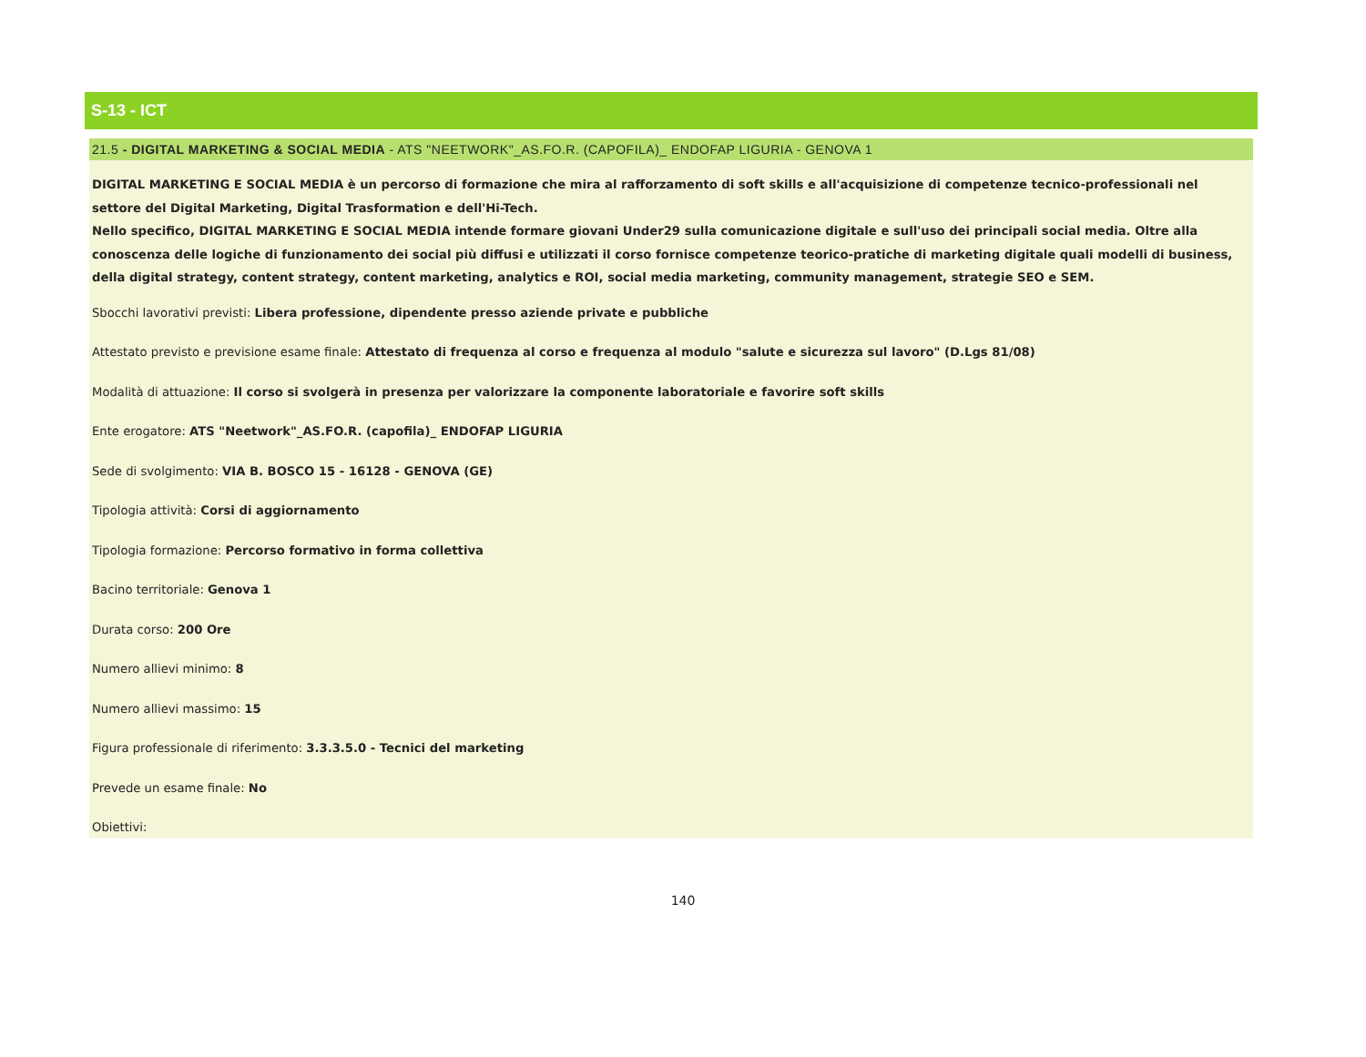S-13 - ICT
21.5 - DIGITAL MARKETING & SOCIAL MEDIA - ATS "NEETWORK"_AS.FO.R. (CAPOFILA)_ ENDOFAP LIGURIA - GENOVA 1
DIGITAL MARKETING E SOCIAL MEDIA è un percorso di formazione che mira al rafforzamento di soft skills e all'acquisizione di competenze tecnico-professionali nel settore del Digital Marketing, Digital Trasformation e dell'Hi-Tech.
Nello specifico, DIGITAL MARKETING E SOCIAL MEDIA intende formare giovani Under29 sulla comunicazione digitale e sull'uso dei principali social media. Oltre alla conoscenza delle logiche di funzionamento dei social più diffusi e utilizzati il corso fornisce competenze teorico-pratiche di marketing digitale quali modelli di business, della digital strategy, content strategy, content marketing, analytics e ROI, social media marketing, community management, strategie SEO e SEM.
Sbocchi lavorativi previsti: Libera professione, dipendente presso aziende private e pubbliche
Attestato previsto e previsione esame finale: Attestato di frequenza al corso e frequenza al modulo "salute e sicurezza sul lavoro" (D.Lgs 81/08)
Modalità di attuazione: Il corso si svolgerà in presenza per valorizzare la componente laboratoriale e favorire soft skills
Ente erogatore: ATS "Neetwork"_AS.FO.R. (capofila)_ ENDOFAP LIGURIA
Sede di svolgimento: VIA B. BOSCO 15 - 16128 - GENOVA (GE)
Tipologia attività: Corsi di aggiornamento
Tipologia formazione: Percorso formativo in forma collettiva
Bacino territoriale: Genova 1
Durata corso: 200 Ore
Numero allievi minimo: 8
Numero allievi massimo: 15
Figura professionale di riferimento: 3.3.3.5.0 - Tecnici del marketing
Prevede un esame finale: No
Obiettivi:
140